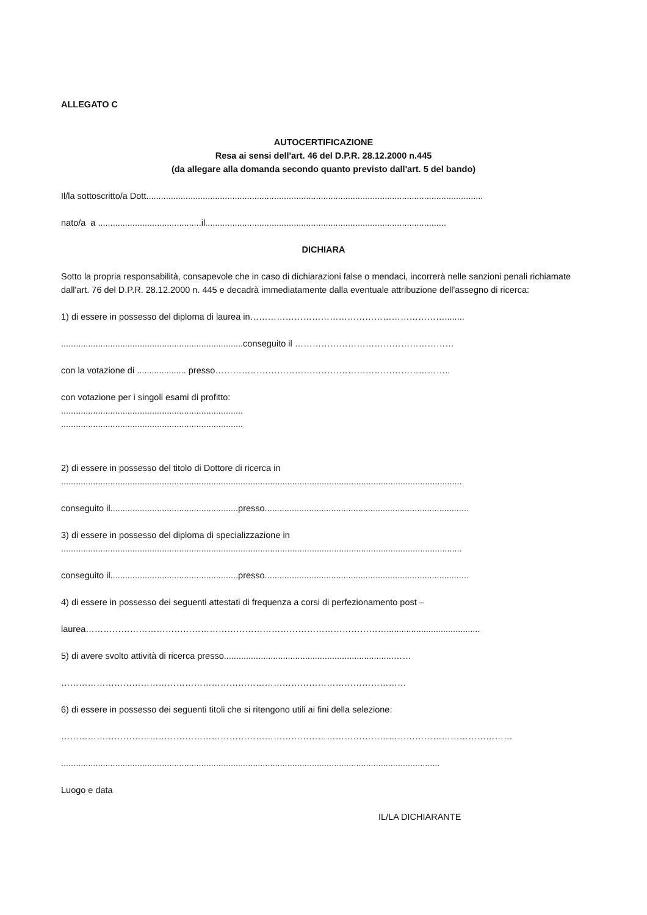ALLEGATO C
AUTOCERTIFICAZIONE
Resa ai sensi dell'art. 46 del D.P.R. 28.12.2000 n.445
(da allegare alla domanda secondo quanto previsto dall'art. 5 del bando)
Il/la sottoscritto/a Dott.........................................................................................................................................
nato/a a ..........................................il..................................................................................................
DICHIARA
Sotto la propria responsabilità, consapevole che in caso di dichiarazioni false o mendaci, incorrerà nelle sanzioni penali richiamate dall'art. 76 del D.P.R. 28.12.2000 n. 445 e decadrà immediatamente dalla eventuale attribuzione dell'assegno di ricerca:
1) di essere in possesso del diploma di laurea in…………………………………………………………........
..........................................................................conseguito il ………………………………………………
con la votazione di .................... presso……………………………………………………………………..
con votazione per i singoli esami di profitto:
..........................................................................
..........................................................................
2) di essere in possesso del titolo di Dottore di ricerca in
...................................................................................................................................................................
conseguito il....................................................presso...................................................................................
3) di essere in possesso del diploma di specializzazione in
...................................................................................................................................................................
conseguito il....................................................presso...................................................................................
4) di essere in possesso dei seguenti attestati di frequenza a corsi di perfezionamento post –
laurea…………………………………………………………………………………………......................................
5) di avere svolto attività di ricerca presso.....................................................................……
………………………………………………………………………………………………………
6) di essere in possesso dei seguenti titoli che si ritengono utili ai fini della selezione:
………………………………………………………………………………………………………………………………………
..........................................................................................................................................................
Luogo e data
IL/LA DICHIARANTE